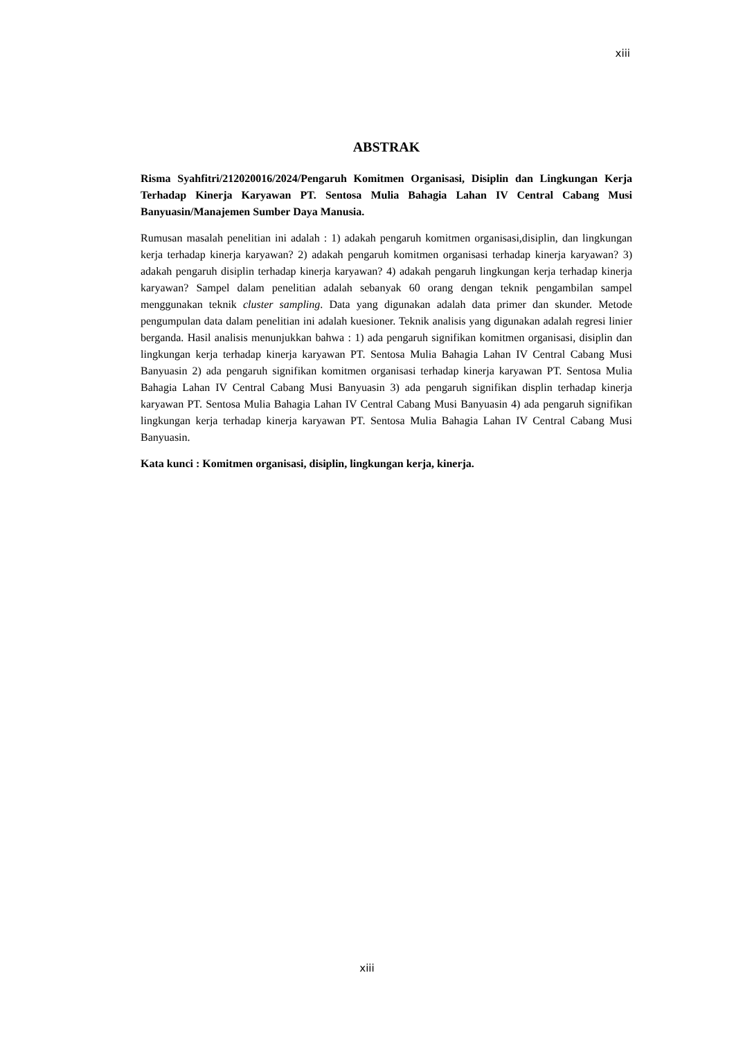xiii
ABSTRAK
Risma Syahfitri/212020016/2024/Pengaruh Komitmen Organisasi, Disiplin dan Lingkungan Kerja Terhadap Kinerja Karyawan PT. Sentosa Mulia Bahagia Lahan IV Central Cabang Musi Banyuasin/Manajemen Sumber Daya Manusia.
Rumusan masalah penelitian ini adalah : 1) adakah pengaruh komitmen organisasi,disiplin, dan lingkungan kerja terhadap kinerja karyawan? 2) adakah pengaruh komitmen organisasi terhadap kinerja karyawan? 3) adakah pengaruh disiplin terhadap kinerja karyawan? 4) adakah pengaruh lingkungan kerja terhadap kinerja karyawan? Sampel dalam penelitian adalah sebanyak 60 orang dengan teknik pengambilan sampel menggunakan teknik cluster sampling. Data yang digunakan adalah data primer dan skunder. Metode pengumpulan data dalam penelitian ini adalah kuesioner. Teknik analisis yang digunakan adalah regresi linier berganda. Hasil analisis menunjukkan bahwa : 1) ada pengaruh signifikan komitmen organisasi, disiplin dan lingkungan kerja terhadap kinerja karyawan PT. Sentosa Mulia Bahagia Lahan IV Central Cabang Musi Banyuasin 2) ada pengaruh signifikan komitmen organisasi terhadap kinerja karyawan PT. Sentosa Mulia Bahagia Lahan IV Central Cabang Musi Banyuasin 3) ada pengaruh signifikan displin terhadap kinerja karyawan PT. Sentosa Mulia Bahagia Lahan IV Central Cabang Musi Banyuasin 4) ada pengaruh signifikan lingkungan kerja terhadap kinerja karyawan PT. Sentosa Mulia Bahagia Lahan IV Central Cabang Musi Banyuasin.
Kata kunci : Komitmen organisasi, disiplin, lingkungan kerja, kinerja.
xiii